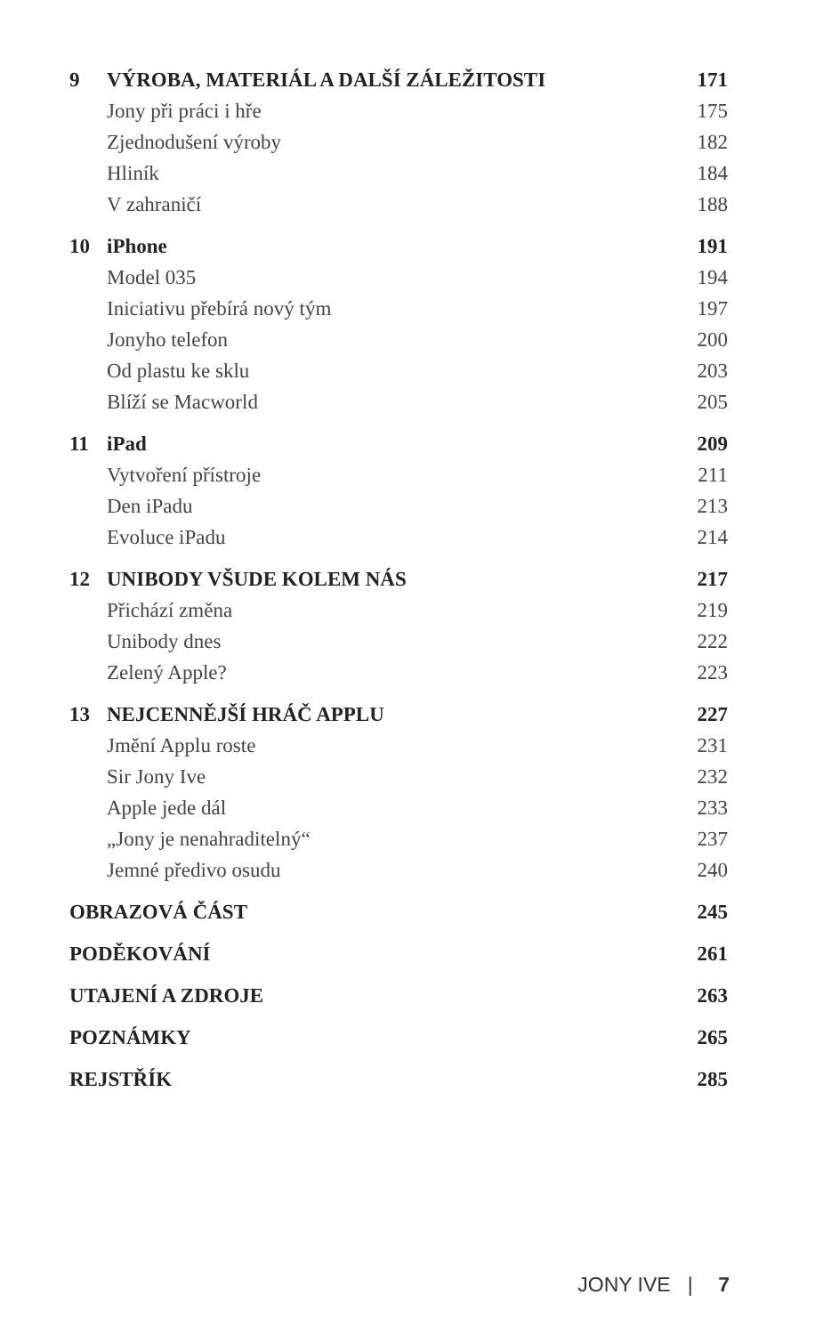9 VÝROBA, MATERIÁL A DALŠÍ ZÁLEŽITOSTI 171
Jony při práci i hře 175
Zjednodušení výroby 182
Hliník 184
V zahraničí 188
10 iPhone 191
Model 035 194
Iniciativu přebírá nový tým 197
Jonyho telefon 200
Od plastu ke sklu 203
Blíží se Macworld 205
11 iPad 209
Vytvoření přístroje 211
Den iPadu 213
Evoluce iPadu 214
12 UNIBODY VŠUDE KOLEM NÁS 217
Přichází změna 219
Unibody dnes 222
Zelený Apple? 223
13 NEJCENNĚJŠÍ HRÁČ APPLU 227
Jmění Applu roste 231
Sir Jony Ive 232
Apple jede dál 233
„Jony je nenahraditelný“237
Jemné předivo osudu 240
OBRAZOVÁ ČÁST 245
PODĚKOVÁNÍ 261
UTAJENÍ A ZDROJE 263
POZNÁMKY 265
REJSTŘÍK 285
JONY IVE | 7